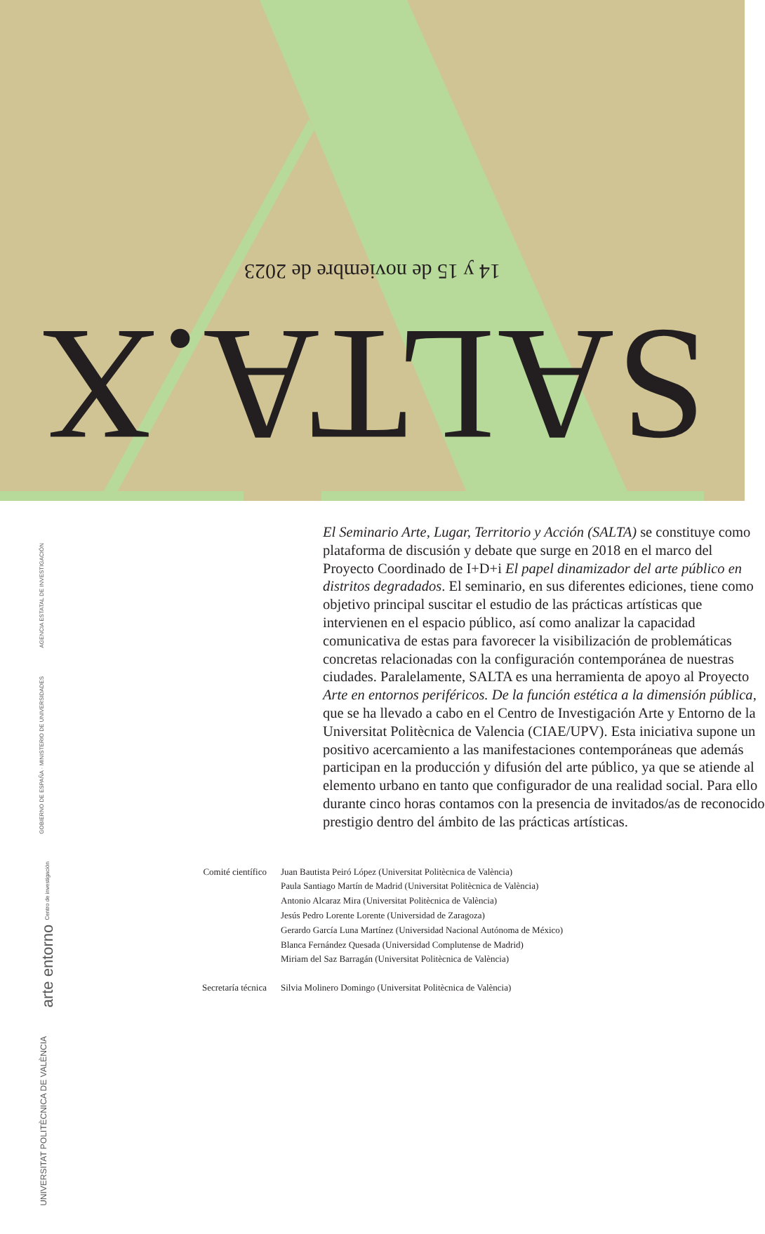14 y 15 de noviembre de 2023
SALTA.X
AGENCIA ESTATAL DE INVESTIGACIÓN
GOBIERNO DE ESPAÑA · MINISTERIO DE UNIVERSIDADES
arte entorno Centro de investigación
UNIVERSITAT POLITÈCNICA DE VALÈNCIA
El Seminario Arte, Lugar, Territorio y Acción (SALTA) se constituye como plataforma de discusión y debate que surge en 2018 en el marco del Proyecto Coordinado de I+D+i El papel dinamizador del arte público en distritos degradados. El seminario, en sus diferentes ediciones, tiene como objetivo principal suscitar el estudio de las prácticas artísticas que intervienen en el espacio público, así como analizar la capacidad comunicativa de estas para favorecer la visibilización de problemáticas concretas relacionadas con la configuración contemporánea de nuestras ciudades. Paralelamente, SALTA es una herramienta de apoyo al Proyecto Arte en entornos periféricos. De la función estética a la dimensión pública, que se ha llevado a cabo en el Centro de Investigación Arte y Entorno de la Universitat Politècnica de Valencia (CIAE/UPV). Esta iniciativa supone un positivo acercamiento a las manifestaciones contemporáneas que además participan en la producción y difusión del arte público, ya que se atiende al elemento urbano en tanto que configurador de una realidad social. Para ello durante cinco horas contamos con la presencia de invitados/as de reconocido prestigio dentro del ámbito de las prácticas artísticas.
Comité científico
Juan Bautista Peiró López (Universitat Politècnica de València)
Paula Santiago Martín de Madrid (Universitat Politècnica de València)
Antonio Alcaraz Mira (Universitat Politècnica de València)
Jesús Pedro Lorente Lorente (Universidad de Zaragoza)
Gerardo García Luna Martínez (Universidad Nacional Autónoma de México)
Blanca Fernández Quesada (Universidad Complutense de Madrid)
Miriam del Saz Barragán (Universitat Politècnica de València)
Secretaría técnica
Silvia Molinero Domingo (Universitat Politècnica de València)